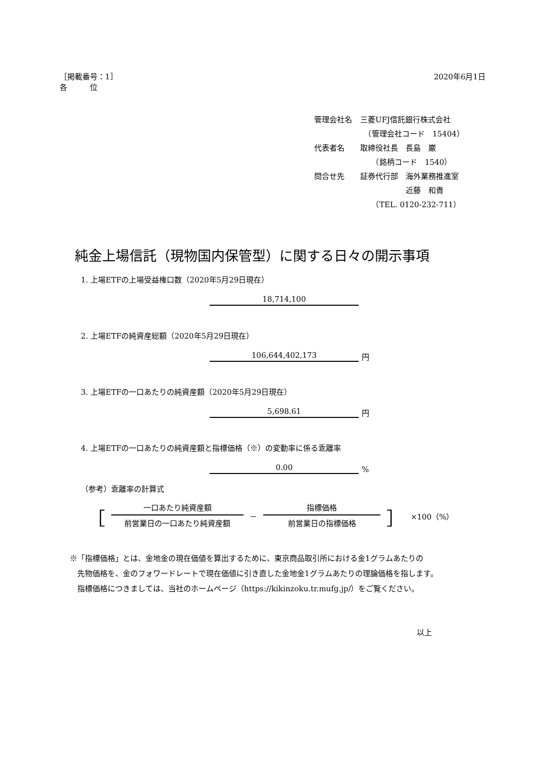［掲載番号：1］
各　　　位
2020年6月1日
| 管理会社名 | 三菱UFJ信託銀行株式会社 |
| | （管理会社コード 15404） |
| 代表者名 | 取締役社長 長島 巌 |
| | （銘柄コード 1540） |
| 問合せ先 | 証券代行部 海外業務推進室 |
| | 近藤 和貴 |
| | （TEL. 0120-232-711） |
純金上場信託（現物国内保管型）に関する日々の開示事項
1. 上場ETFの上場受益権口数（2020年5月29日現在）
18,714,100
2. 上場ETFの純資産総額（2020年5月29日現在）
106,644,402,173 円
3. 上場ETFの一口あたりの純資産額（2020年5月29日現在）
5,698.61 円
4. 上場ETFの一口あたりの純資産額と指標価格（※）の変動率に係る乖離率
0.00%
（参考）乖離率の計算式
［
一口あたり純資産額
前営業日の一口あたり純資産額
－
指標価格
前営業日の指標価格
］ ×100（%）
※「指標価格」とは、金地金の現在価値を算出するために、東京商品取引所における金1グラムあたりの
　先物価格を、金のフォワードレートで現在価値に引き直した金地金1グラムあたりの理論価格を指します。
　指標価格につきましては、当社のホームページ（https://kikinzoku.tr.mufg.jp/）をご覧ください。
以上